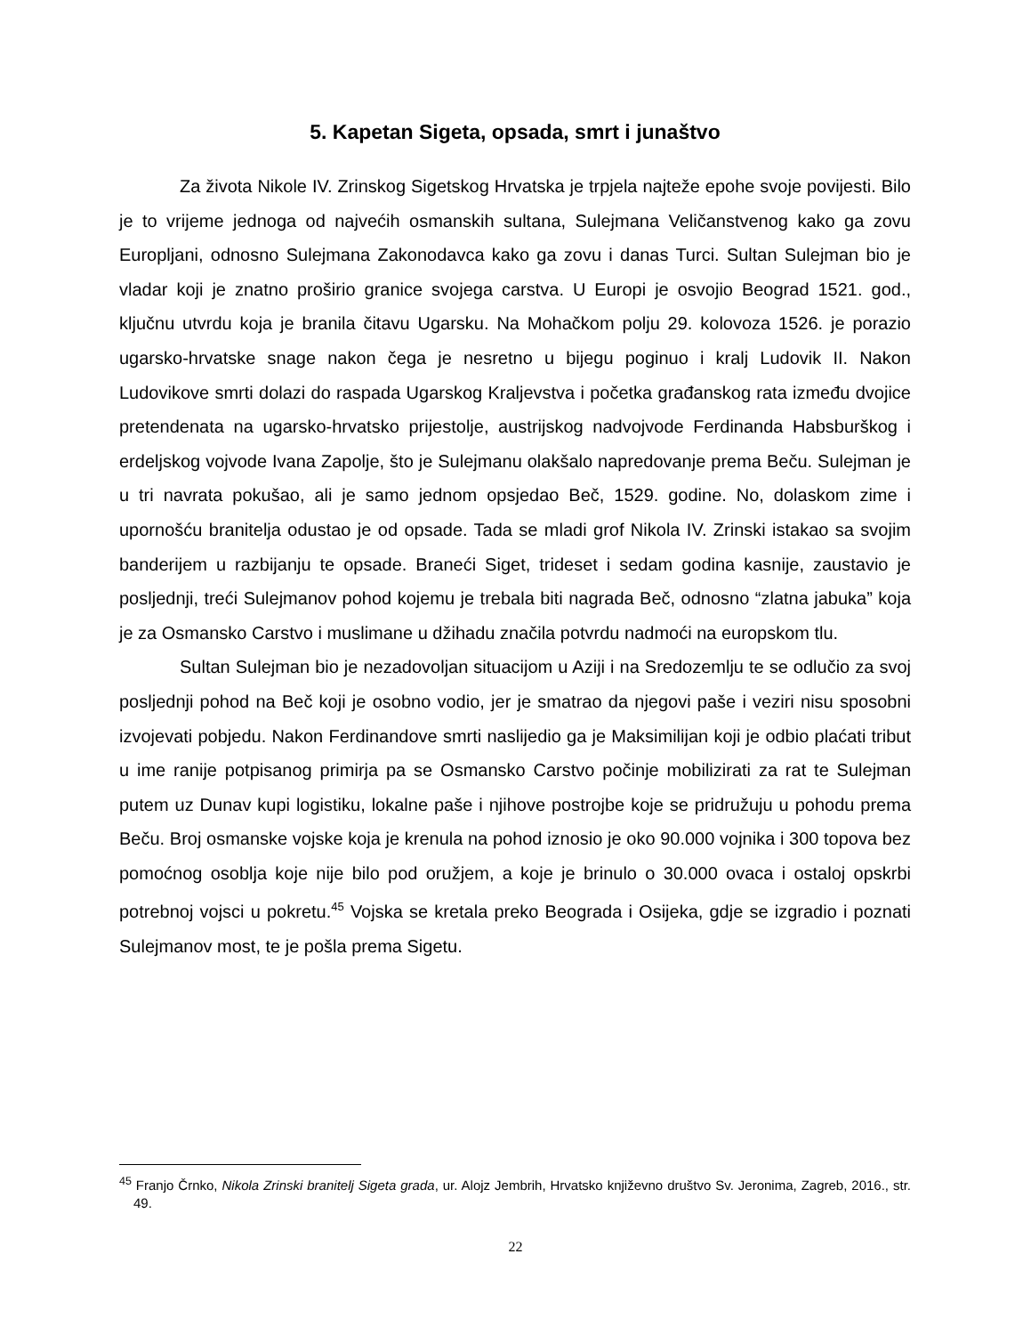5. Kapetan Sigeta, opsada, smrt i junaštvo
Za života Nikole IV. Zrinskog Sigetskog Hrvatska je trpjela najteže epohe svoje povijesti. Bilo je to vrijeme jednoga od najvećih osmanskih sultana, Sulejmana Veličanstvenog kako ga zovu Europljani, odnosno Sulejmana Zakonodavca kako ga zovu i danas Turci. Sultan Sulejman bio je vladar koji je znatno proširio granice svojega carstva. U Europi je osvojio Beograd 1521. god., ključnu utvrdu koja je branila čitavu Ugarsku. Na Mohačkom polju 29. kolovoza 1526. je porazio ugarsko-hrvatske snage nakon čega je nesretno u bijegu poginuo i kralj Ludovik II. Nakon Ludovikove smrti dolazi do raspada Ugarskog Kraljevstva i početka građanskog rata između dvojice pretendenata na ugarsko-hrvatsko prijestolje, austrijskog nadvojvode Ferdinanda Habsburškog i erdeljskog vojvode Ivana Zapolje, što je Sulejmanu olakšalo napredovanje prema Beču. Sulejman je u tri navrata pokušao, ali je samo jednom opsjedao Beč, 1529. godine. No, dolaskom zime i upornošću branitelja odustao je od opsade. Tada se mladi grof Nikola IV. Zrinski istakao sa svojim banderijem u razbijanju te opsade. Braneći Siget, trideset i sedam godina kasnije, zaustavio je posljednji, treći Sulejmanov pohod kojemu je trebala biti nagrada Beč, odnosno “zlatna jabuka” koja je za Osmansko Carstvo i muslimane u džihadu značila potvrdu nadmoći na europskom tlu.
Sultan Sulejman bio je nezadovoljan situacijom u Aziji i na Sredozemlju te se odlučio za svoj posljednji pohod na Beč koji je osobno vodio, jer je smatrao da njegovi paše i veziri nisu sposobni izvojevati pobjedu. Nakon Ferdinandove smrti naslijedio ga je Maksimilijan koji je odbio plaćati tribut u ime ranije potpisanog primirja pa se Osmansko Carstvo počinje mobilizirati za rat te Sulejman putem uz Dunav kupi logistiku, lokalne paše i njihove postrojbe koje se pridružuju u pohodu prema Beču. Broj osmanske vojske koja je krenula na pohod iznosio je oko 90.000 vojnika i 300 topova bez pomoćnog osoblja koje nije bilo pod oružjem, a koje je brinulo o 30.000 ovaca i ostaloj opskrbi potrebnoj vojsci u pokretu.<sup>45</sup> Vojska se kretala preko Beograda i Osijeka, gdje se izgradio i poznati Sulejmanov most, te je pošla prema Sigetu.
<sup>45</sup> Franjo Črnko, Nikola Zrinski branitelj Sigeta grada, ur. Alojz Jembrih, Hrvatsko književno društvo Sv. Jeronima, Zagreb, 2016., str. 49.
22